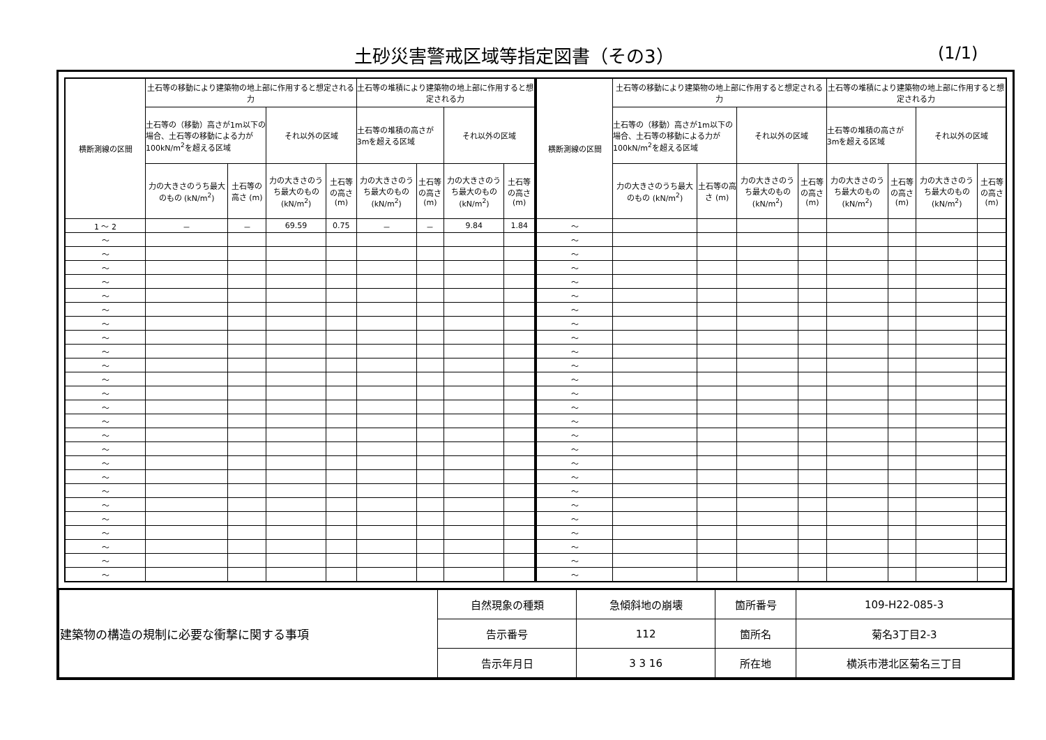土砂災害警戒区域等指定図書（その3） (1/1)
| 横断測線の区間 | 土石等の移動により建築物の地上部に作用すると想定される力 | | | | 土石等の堆積により建築物の地上部に作用すると想定される力 | | | |
| --- | --- | --- | --- | --- | --- | --- | --- | --- |
| | 土石等の（移動）高さが1m以下の場合、土石等の移動による力が100kN/m<sup>2</sup>を超える区域 | | それ以外の区域 | | 土石等の堆積の高さが3mを超える区域 | | それ以外の区域 | |
| | 力の大きさのうち最大のもの (kN/m<sup>2</sup>) | 土石等の高さ (m) | 力の大きさのうち最大のもの (kN/m<sup>2</sup>) | 土石等の高さ (m) | 力の大きさのうち最大のもの (kN/m<sup>2</sup>) | 土石等の高さ (m) | 力の大きさのうち最大のもの (kN/m<sup>2</sup>) | 土石等の高さ (m) |
| 1 ～ 2 | － | － | 69.59 | 0.75 | － | － | 9.84 | 1.84 |
| ～ | | | | | | | | |
| ～ | | | | | | | | |
| ～ | | | | | | | | |
| ～ | | | | | | | | |
| ～ | | | | | | | | |
| ～ | | | | | | | | |
| ～ | | | | | | | | |
| ～ | | | | | | | | |
| ～ | | | | | | | | |
| ～ | | | | | | | | |
| ～ | | | | | | | | |
| ～ | | | | | | | | |
| ～ | | | | | | | | |
| ～ | | | | | | | | |
| ～ | | | | | | | | |
| ～ | | | | | | | | |
| ～ | | | | | | | | |
| ～ | | | | | | | | |
| ～ | | | | | | | | |
| ～ | | | | | | | | |
| ～ | | | | | | | | |
| ～ | | | | | | | | |
| ～ | | | | | | | | |
| ～ | | | | | | | | |
| ～ | | | | | | | | |
| 横断測線の区間 | 土石等の移動により建築物の地上部に作用すると想定される力 | | | | 土石等の堆積により建築物の地上部に作用すると想定される力 | | | |
| --- | --- | --- | --- | --- | --- | --- | --- | --- |
| | 土石等の（移動）高さが1m以下の場合、土石等の移動による力が100kN/m<sup>2</sup>を超える区域 | | それ以外の区域 | | 土石等の堆積の高さが3mを超える区域 | | それ以外の区域 | |
| | 力の大きさのうち最大のもの (kN/m<sup>2</sup>) | 土石等の高さ (m) | 力の大きさのうち最大のもの (kN/m<sup>2</sup>) | 土石等の高さ (m) | 力の大きさのうち最大のもの (kN/m<sup>2</sup>) | 土石等の高さ (m) | 力の大きさのうち最大のもの (kN/m<sup>2</sup>) | 土石等の高さ (m) |
| ～ | | | | | | | | |
| ～ | | | | | | | | |
| ～ | | | | | | | | |
| ～ | | | | | | | | |
| ～ | | | | | | | | |
| ～ | | | | | | | | |
| ～ | | | | | | | | |
| ～ | | | | | | | | |
| ～ | | | | | | | | |
| ～ | | | | | | | | |
| ～ | | | | | | | | |
| ～ | | | | | | | | |
| ～ | | | | | | | | |
| ～ | | | | | | | | |
| ～ | | | | | | | | |
| ～ | | | | | | | | |
| ～ | | | | | | | | |
| ～ | | | | | | | | |
| ～ | | | | | | | | |
| ～ | | | | | | | | |
| ～ | | | | | | | | |
| ～ | | | | | | | | |
| ～ | | | | | | | | |
| ～ | | | | | | | | |
| ～ | | | | | | | | |
| ～ | | | | | | | | |
| 建築物の構造の規制に必要な衝撃に関する事項 | 自然現象の種類 | 急傾斜地の崩壊 | 箇所番号 | 109-H22-085-3 |
| | 告示番号 | 112 | 箇所名 | 菊名3丁目2-3 |
| | 告示年月日 | 3 3 16 | 所在地 | 横浜市港北区菊名三丁目 |